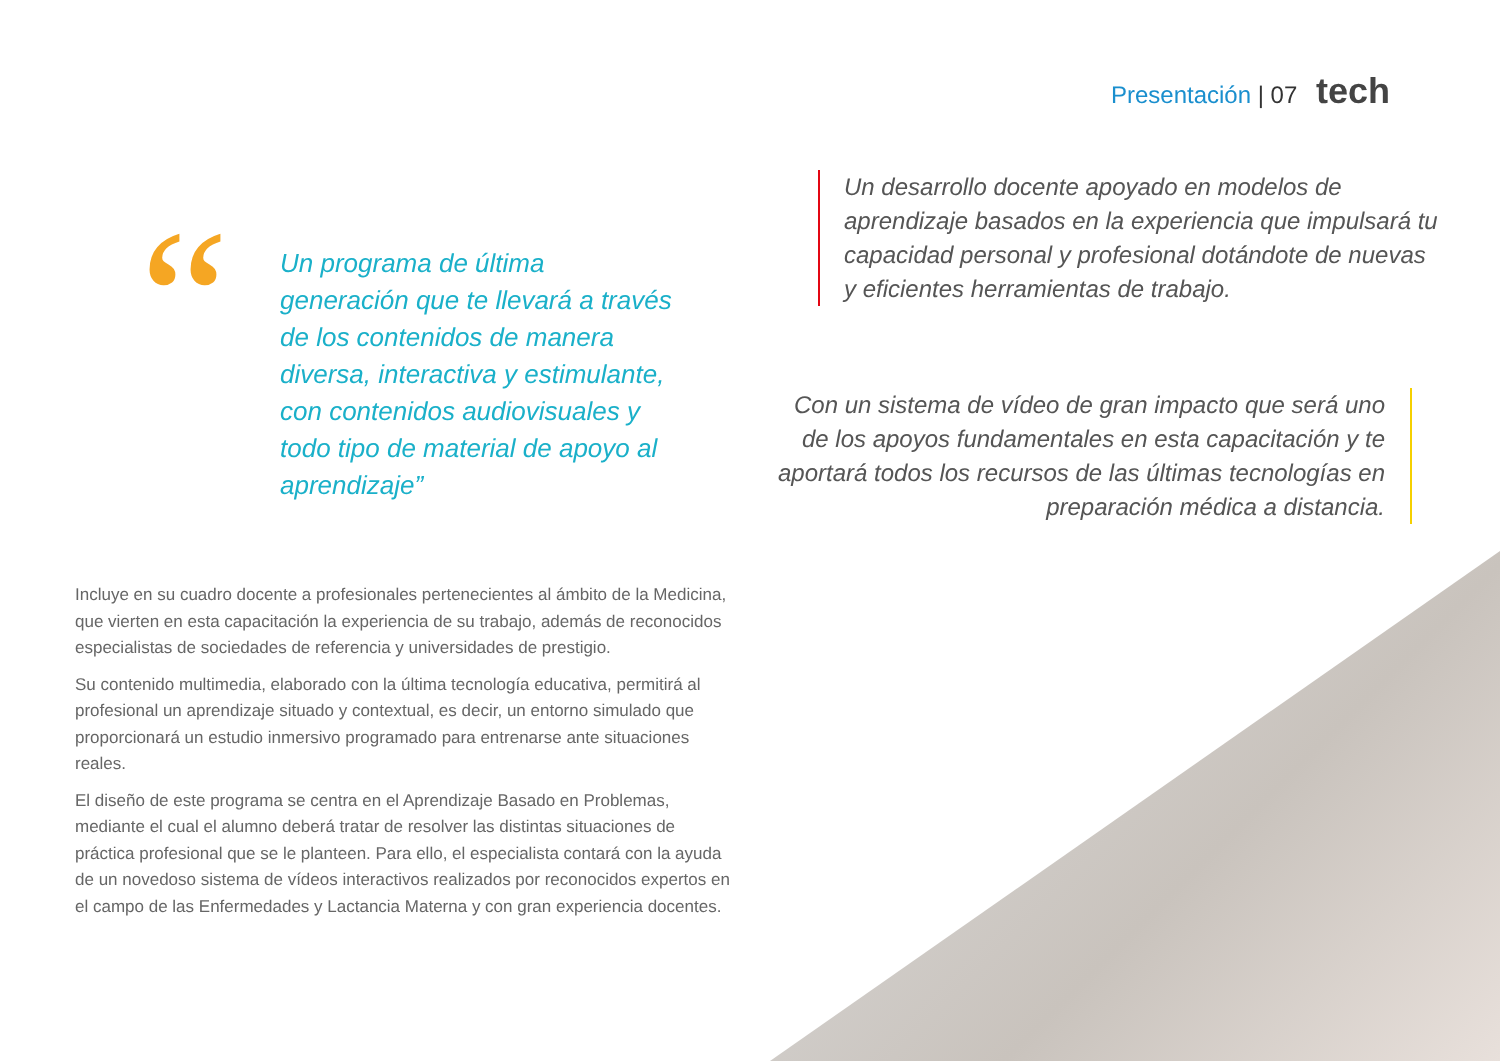Presentación | 07 tech
“
Un programa de última generación que te llevará a través de los contenidos de manera diversa, interactiva y estimulante, con contenidos audiovisuales y todo tipo de material de apoyo al aprendizaje”
Un desarrollo docente apoyado en modelos de aprendizaje basados en la experiencia que impulsará tu capacidad personal y profesional dotándote de nuevas y eficientes herramientas de trabajo.
Con un sistema de vídeo de gran impacto que será uno de los apoyos fundamentales en esta capacitación y te aportará todos los recursos de las últimas tecnologías en preparación médica a distancia.
Incluye en su cuadro docente a profesionales pertenecientes al ámbito de la Medicina, que vierten en esta capacitación la experiencia de su trabajo, además de reconocidos especialistas de sociedades de referencia y universidades de prestigio.
Su contenido multimedia, elaborado con la última tecnología educativa, permitirá al profesional un aprendizaje situado y contextual, es decir, un entorno simulado que proporcionará un estudio inmersivo programado para entrenarse ante situaciones reales.
El diseño de este programa se centra en el Aprendizaje Basado en Problemas, mediante el cual el alumno deberá tratar de resolver las distintas situaciones de práctica profesional que se le planteen. Para ello, el especialista contará con la ayuda de un novedoso sistema de vídeos interactivos realizados por reconocidos expertos en el campo de las Enfermedades y Lactancia Materna y con gran experiencia docentes.